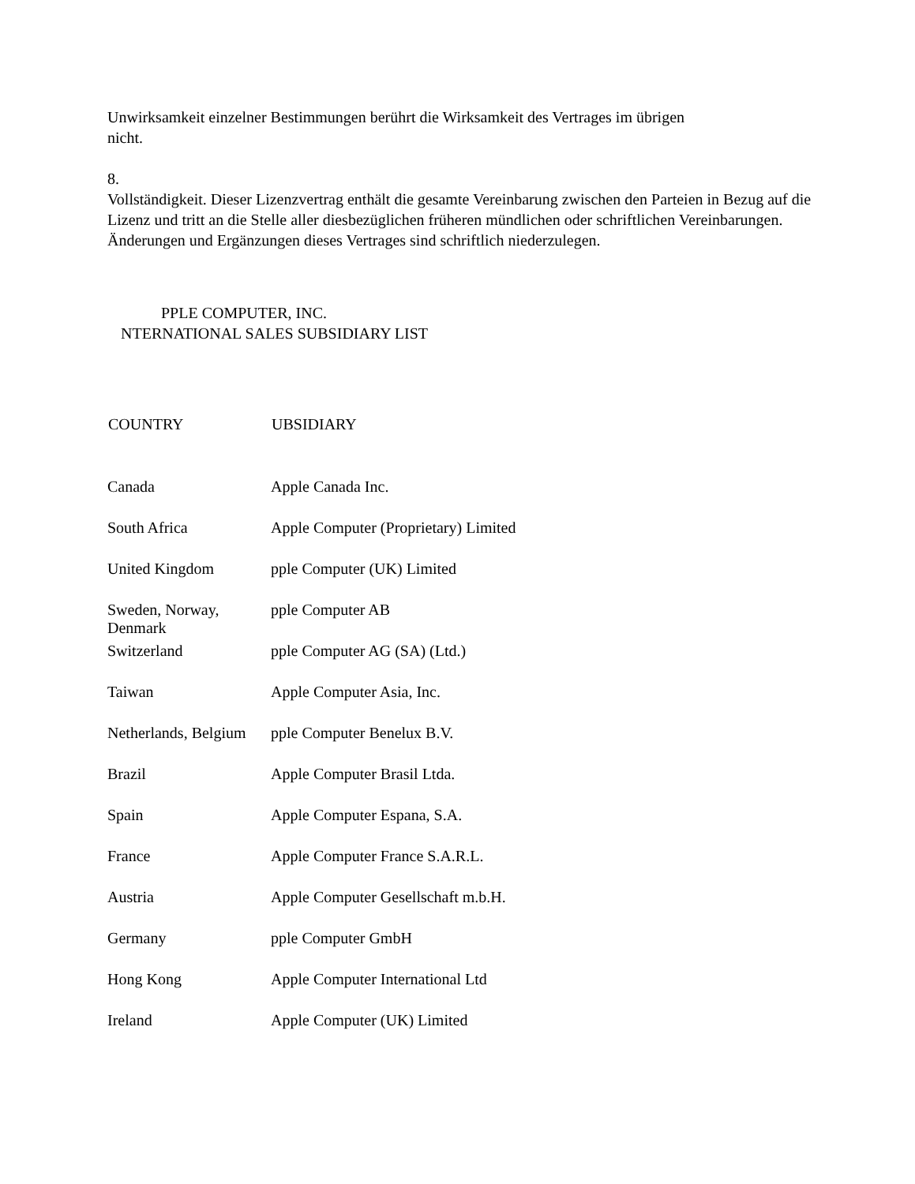Unwirksamkeit einzelner Bestimmungen berührt die Wirksamkeit des Vertrages im übrigen
nicht.
8.
Vollständigkeit. Dieser Lizenzvertrag enthält die gesamte Vereinbarung zwischen den Parteien in Bezug auf die Lizenz und tritt an die Stelle aller diesbezüglichen früheren mündlichen oder schriftlichen Vereinbarungen. Änderungen und Ergänzungen dieses Vertrages sind schriftlich niederzulegen.
PPLE COMPUTER, INC.
NTERNATIONAL SALES SUBSIDIARY LIST
| COUNTRY | UBSIDIARY |
| --- | --- |
| Canada | Apple Canada Inc. |
| South Africa | Apple Computer (Proprietary) Limited |
| United Kingdom | pple Computer (UK) Limited |
| Sweden, Norway, Denmark | pple Computer AB |
| Switzerland | pple Computer AG (SA) (Ltd.) |
| Taiwan | Apple Computer Asia, Inc. |
| Netherlands, Belgium | pple Computer Benelux B.V. |
| Brazil | Apple Computer Brasil Ltda. |
| Spain | Apple Computer Espana, S.A. |
| France | Apple Computer France S.A.R.L. |
| Austria | Apple Computer Gesellschaft m.b.H. |
| Germany | pple Computer GmbH |
| Hong Kong | Apple Computer International Ltd |
| Ireland | Apple Computer (UK) Limited |